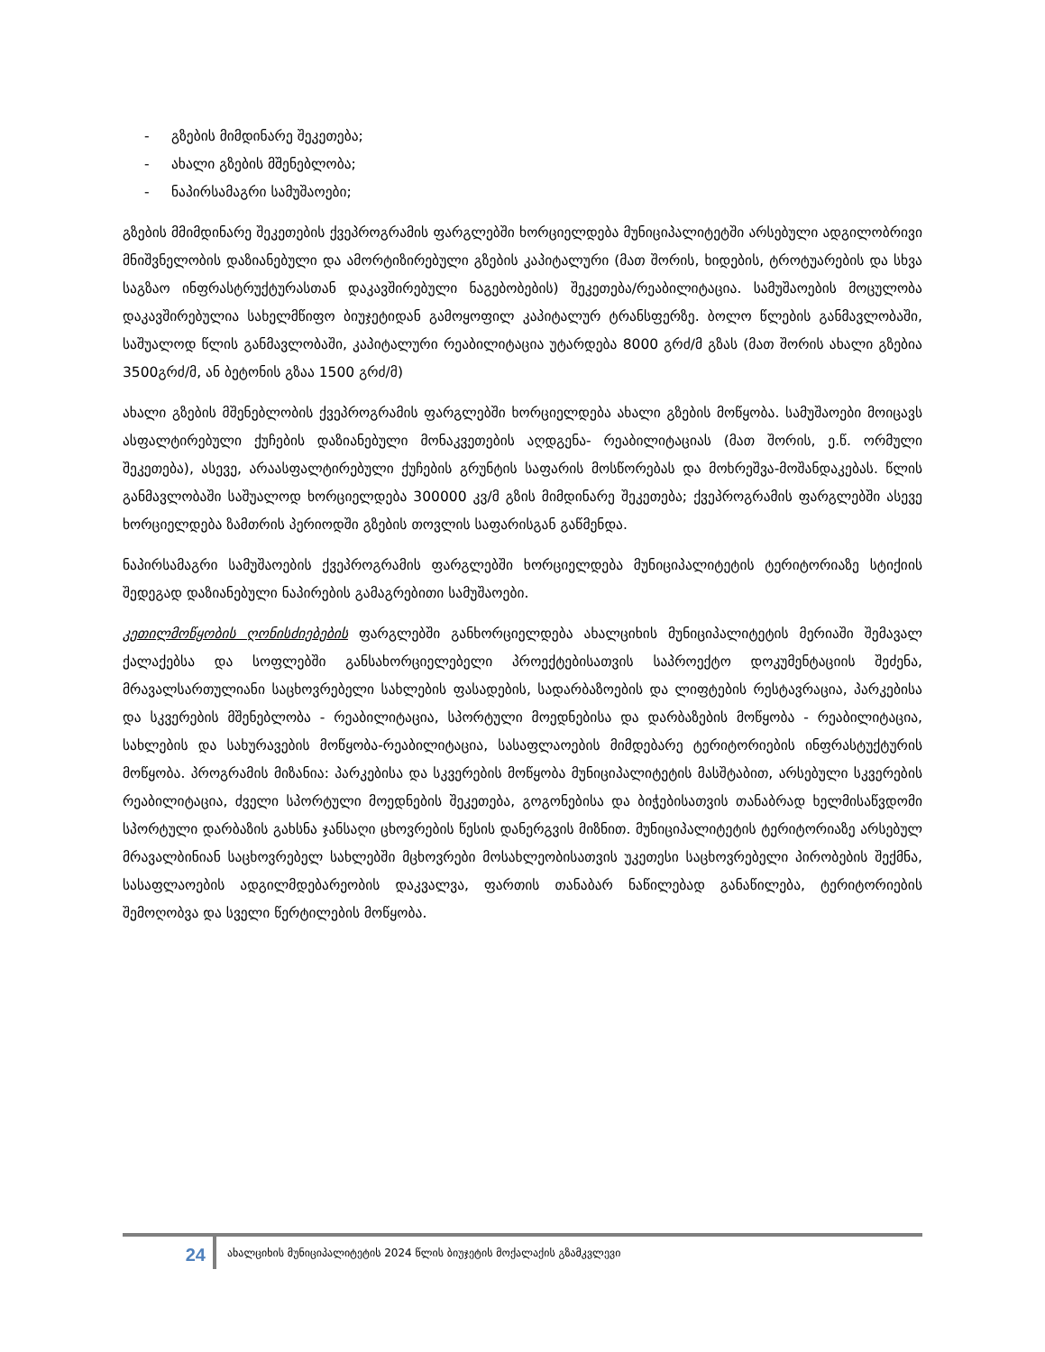- გზების მიმდინარე შეკეთება;
- ახალი გზების მშენებლობა;
- ნაპირსამაგრი სამუშაოები;
გზების მმიმდინარე შეკეთების ქვეპროგრამის ფარგლებში ხორციელდება მუნიციპალიტეტში არსებული ადგილობრივი მნიშვნელობის დაზიანებული და ამორტიზირებული გზების კაპიტალური (მათ შორის, ხიდების, ტროტუარების და სხვა საგზაო ინფრასტრუქტურასთან დაკავშირებული ნაგებობების) შეკეთება/რეაბილიტაცია. სამუშაოების მოცულობა დაკავშირებულია სახელმწიფო ბიუჯეტიდან გამოყოფილ კაპიტალურ ტრანსფერზე. ბოლო წლების განმავლობაში, საშუალოდ წლის განმავლობაში, კაპიტალური რეაბილიტაცია უტარდება 8000 გრძ/მ გზას (მათ შორის ახალი გზებია 3500გრძ/მ, ან ბეტონის გზაა 1500 გრძ/მ)
ახალი გზების მშენებლობის ქვეპროგრამის ფარგლებში ხორციელდება ახალი გზების მოწყობა. სამუშაოები მოიცავს ასფალტირებული ქუჩების დაზიანებული მონაკვეთების აღდგენა- რეაბილიტაციას (მათ შორის, ე.წ. ორმული შეკეთება), ასევე, არაასფალტირებული ქუჩების გრუნტის საფარის მოსწორებას და მოხრეშვა-მოშანდაკებას. წლის განმავლობაში საშუალოდ ხორციელდება 300000 კვ/მ გზის მიმდინარე შეკეთება; ქვეპროგრამის ფარგლებში ასევე ხორციელდება ზამთრის პერიოდში გზების თოვლის საფარისგან გაწმენდა.
ნაპირსამაგრი სამუშაოების ქვეპროგრამის ფარგლებში ხორციელდება მუნიციპალიტეტის ტერიტორიაზე სტიქიის შედეგად დაზიანებული ნაპირების გამაგრებითი სამუშაოები.
კეთილმოწყობის ღონისძიებების ფარგლებში განხორციელდება ახალციხის მუნიციპალიტეტის მერიაში შემავალ ქალაქებსა და სოფლებში განსახორციელებელი პროექტებისათვის საპროექტო დოკუმენტაციის შეძენა, მრავალსართულიანი საცხოვრებელი სახლების ფასადების, სადარბაზოების და ლიფტების რესტავრაცია, პარკებისა და სკვერების მშენებლობა - რეაბილიტაცია, სპორტული მოედნებისა და დარბაზების მოწყობა - რეაბილიტაცია, სახლების და სახურავების მოწყობა-რეაბილიტაცია, სასაფლაოების მიმდებარე ტერიტორიების ინფრასტუქტურის მოწყობა. პროგრამის მიზანია: პარკებისა და სკვერების მოწყობა მუნიციპალიტეტის მასშტაბით, არსებული სკვერების რეაბილიტაცია, ძველი სპორტული მოედნების შეკეთება, გოგონებისა და ბიჭებისათვის თანაბრად ხელმისაწვდომი სპორტული დარბაზის გახსნა ჯანსაღი ცხოვრების წესის დანერგვის მიზნით. მუნიციპალიტეტის ტერიტორიაზე არსებულ მრავალბინიან საცხოვრებელ სახლებში მცხოვრები მოსახლეობისათვის უკეთესი საცხოვრებელი პირობების შექმნა, სასაფლაოების ადგილმდებარეობის დაკვალვა, ფართის თანაბარ ნაწილებად განაწილება, ტერიტორიების შემოღობვა და სველი წერტილების მოწყობა.
24
ახალციხის მუნიციპალიტეტის 2024 წლის ბიუჯეტის მოქალაქის გზამკვლევი